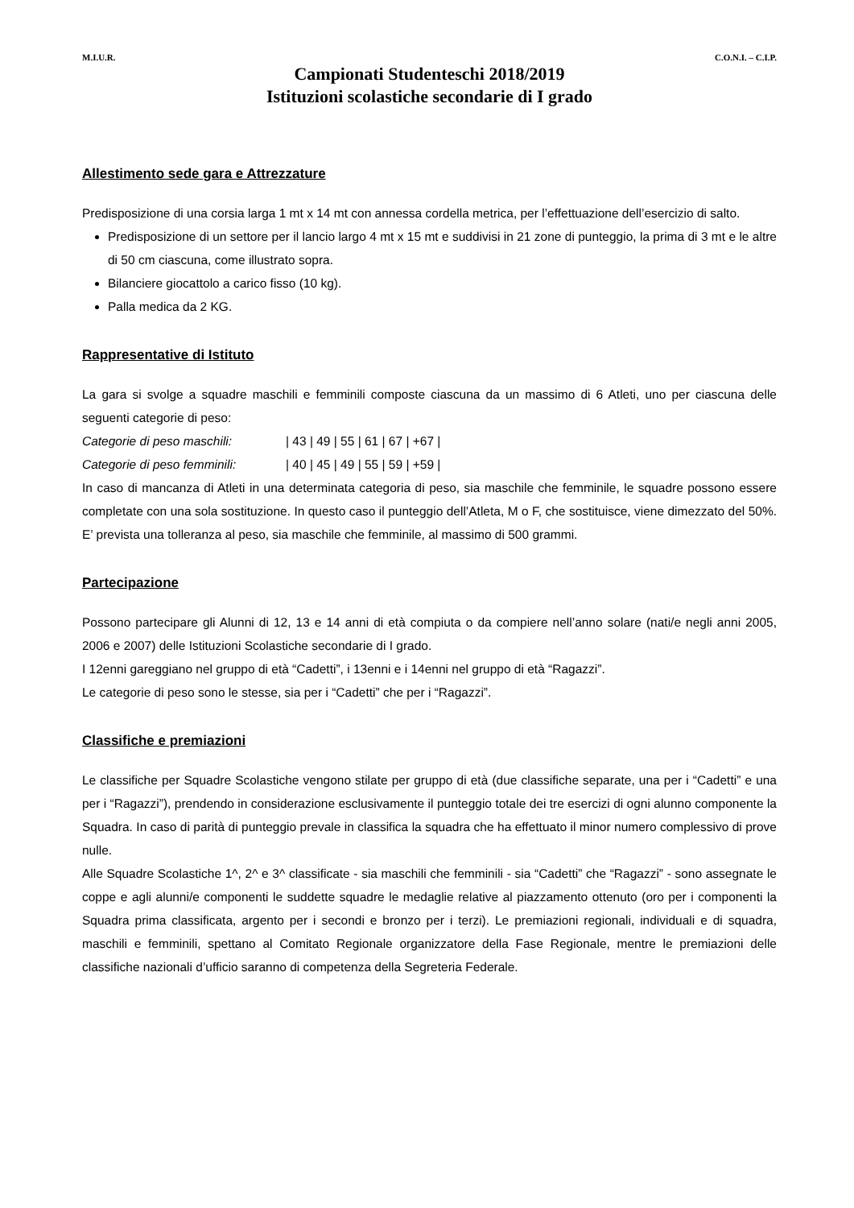M.I.U.R. C.O.N.I. – C.I.P.
Campionati Studenteschi 2018/2019
Istituzioni scolastiche secondarie di I grado
Allestimento sede gara e Attrezzature
Predisposizione di una corsia larga 1 mt x 14 mt con annessa cordella metrica, per l’effettuazione dell’esercizio di salto.
Predisposizione di un settore per il lancio largo 4 mt x 15 mt e suddivisi in 21 zone di punteggio, la prima di 3 mt e le altre di 50 cm ciascuna, come illustrato sopra.
Bilanciere giocattolo a carico fisso (10 kg).
Palla medica da 2 KG.
Rappresentative di Istituto
La gara si svolge a squadre maschili e femminili composte ciascuna da un massimo di 6 Atleti, uno per ciascuna delle seguenti categorie di peso:
Categorie di peso maschili: | 43 | 49 | 55 | 61 | 67 | +67 |
Categorie di peso femminili: | 40 | 45 | 49 | 55 | 59 | +59 |
In caso di mancanza di Atleti in una determinata categoria di peso, sia maschile che femminile, le squadre possono essere completate con una sola sostituzione. In questo caso il punteggio dell’Atleta, M o F, che sostituisce, viene dimezzato del 50%. E’ prevista una tolleranza al peso, sia maschile che femminile, al massimo di 500 grammi.
Partecipazione
Possono partecipare gli Alunni di 12, 13 e 14 anni di età compiuta o da compiere nell’anno solare (nati/e negli anni 2005, 2006 e 2007) delle Istituzioni Scolastiche secondarie di I grado.
I 12enni gareggiano nel gruppo di età “Cadetti”, i 13enni e i 14enni nel gruppo di età “Ragazzi”.
Le categorie di peso sono le stesse, sia per i “Cadetti” che per i “Ragazzi”.
Classifiche e premiazioni
Le classifiche per Squadre Scolastiche vengono stilate per gruppo di età (due classifiche separate, una per i “Cadetti” e una per i “Ragazzi”), prendendo in considerazione esclusivamente il punteggio totale dei tre esercizi di ogni alunno componente la Squadra. In caso di parità di punteggio prevale in classifica la squadra che ha effettuato il minor numero complessivo di prove nulle.
Alle Squadre Scolastiche 1^, 2^ e 3^ classificate - sia maschili che femminili - sia “Cadetti” che “Ragazzi” - sono assegnate le coppe e agli alunni/e componenti le suddette squadre le medaglie relative al piazzamento ottenuto (oro per i componenti la Squadra prima classificata, argento per i secondi e bronzo per i terzi). Le premiazioni regionali, individuali e di squadra, maschili e femminili, spettano al Comitato Regionale organizzatore della Fase Regionale, mentre le premiazioni delle classifiche nazionali d’ufficio saranno di competenza della Segreteria Federale.